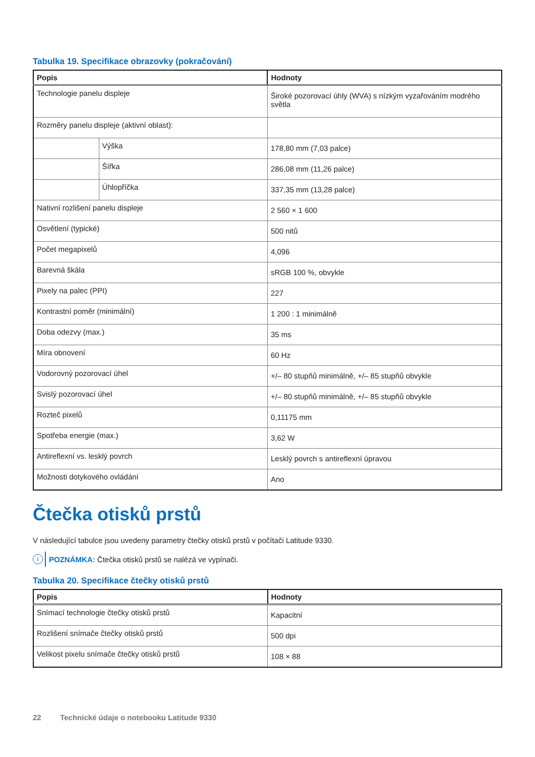Tabulka 19. Specifikace obrazovky (pokračování)
| Popis | | Hodnoty |
| --- | --- | --- |
| Technologie panelu displeje | | Široké pozorovací úhly (WVA) s nízkým vyzařováním modrého světla |
| Rozměry panelu displeje (aktivní oblast): | | |
| | Výška | 178,80 mm (7,03 palce) |
| | Šířka | 286,08 mm (11,26 palce) |
| | Úhlopříčka | 337,35 mm (13,28 palce) |
| Nativní rozlišení panelu displeje | | 2 560 × 1 600 |
| Osvětlení (typické) | | 500 nitů |
| Počet megapixelů | | 4,096 |
| Barevná škála | | sRGB 100 %, obvykle |
| Pixely na palec (PPI) | | 227 |
| Kontrastní poměr (minimální) | | 1 200 : 1 minimálně |
| Doba odezvy (max.) | | 35 ms |
| Míra obnovení | | 60 Hz |
| Vodorovný pozorovací úhel | | +/– 80 stupňů minimálně, +/– 85 stupňů obvykle |
| Svislý pozorovací úhel | | +/– 80 stupňů minimálně, +/– 85 stupňů obvykle |
| Rozteč pixelů | | 0,11175 mm |
| Spotřeba energie (max.) | | 3,62 W |
| Antireflexní vs. lesklý povrch | | Lesklý povrch s antireflexní úpravou |
| Možnosti dotykového ovládání | | Ano |
Čtečka otisků prstů
V následující tabulce jsou uvedeny parametry čtečky otisků prstů v počítači Latitude 9330.
i POZNÁMKA: Čtečka otisků prstů se nalézá ve vypínači.
Tabulka 20. Specifikace čtečky otisků prstů
| Popis | Hodnoty |
| --- | --- |
| Snímací technologie čtečky otisků prstů | Kapacitní |
| Rozlišení snímače čtečky otisků prstů | 500 dpi |
| Velikost pixelu snímače čtečky otisků prstů | 108 × 88 |
22 Technické údaje o notebooku Latitude 9330